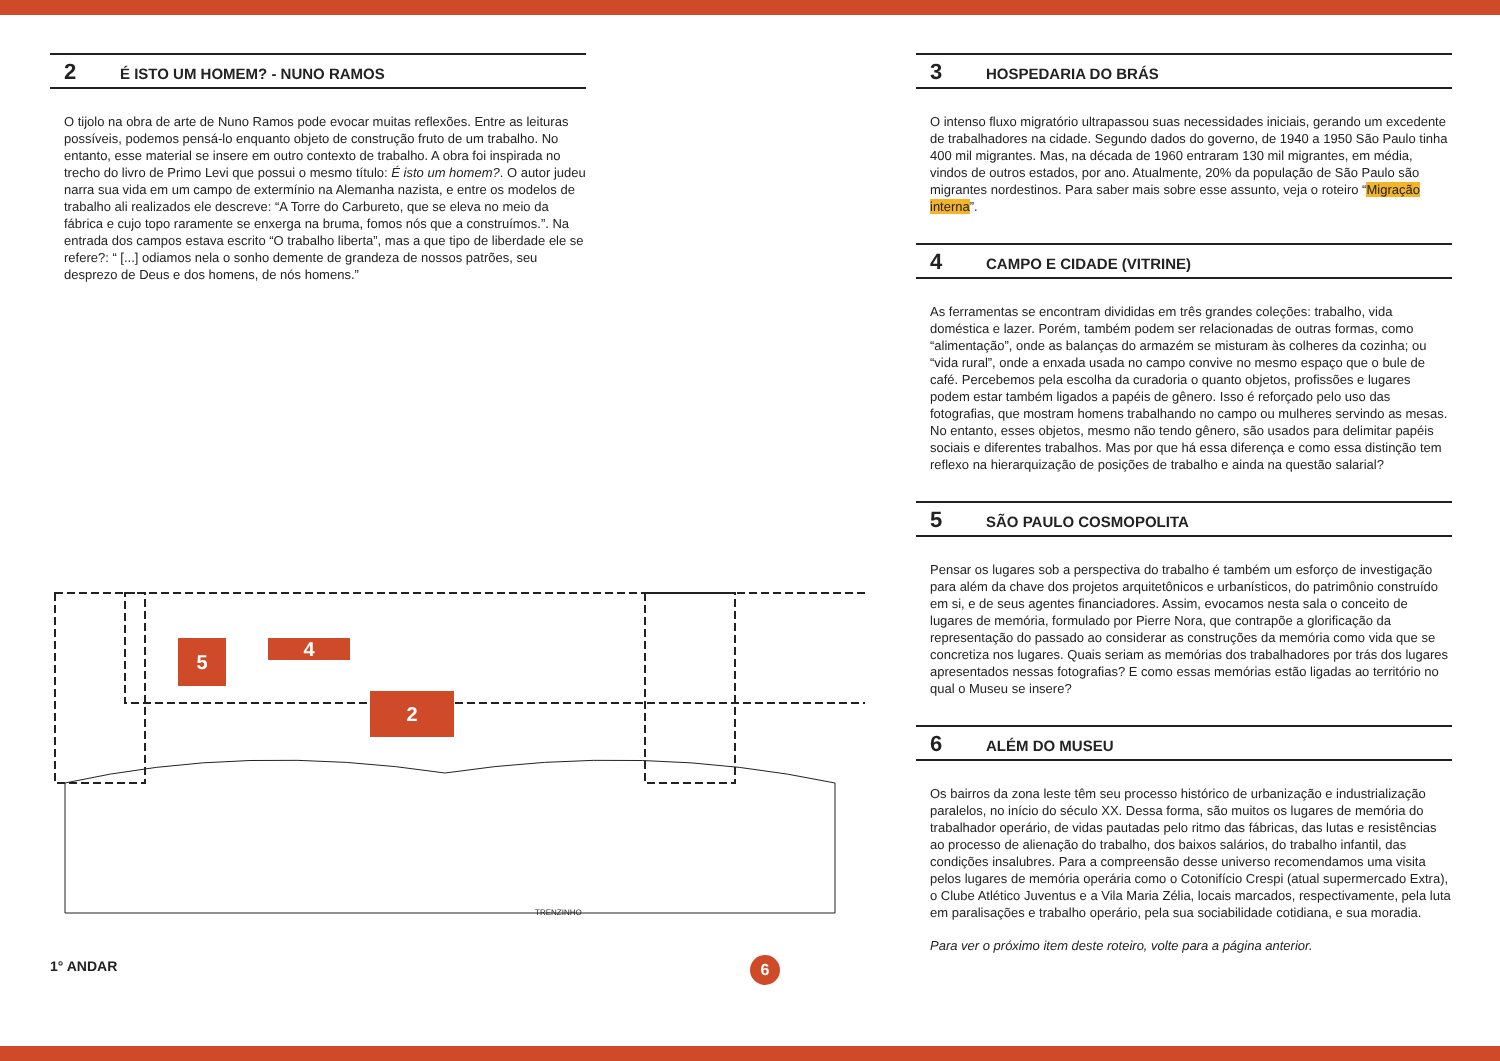2 É ISTO UM HOMEM? - NUNO RAMOS
O tijolo na obra de arte de Nuno Ramos pode evocar muitas reflexões. Entre as leituras possíveis, podemos pensá-lo enquanto objeto de construção fruto de um trabalho. No entanto, esse material se insere em outro contexto de trabalho. A obra foi inspirada no trecho do livro de Primo Levi que possui o mesmo título: É isto um homem?. O autor judeu narra sua vida em um campo de extermínio na Alemanha nazista, e entre os modelos de trabalho ali realizados ele descreve: “A Torre do Carbureto, que se eleva no meio da fábrica e cujo topo raramente se enxerga na bruma, fomos nós que a construímos.”. Na entrada dos campos estava escrito “O trabalho liberta”, mas a que tipo de liberdade ele se refere?: “ [...] odiamos nela o sonho demente de grandeza de nossos patrões, seu desprezo de Deus e dos homens, de nós homens.”
5 4
2
TRENZINHO
6
1° ANDAR
3 HOSPEDARIA DO BRÁS
O intenso fluxo migratório ultrapassou suas necessidades iniciais, gerando um excedente de trabalhadores na cidade. Segundo dados do governo, de 1940 a 1950 São Paulo tinha 400 mil migrantes. Mas, na década de 1960 entraram 130 mil migrantes, em média, vindos de outros estados, por ano. Atualmente, 20% da população de São Paulo são migrantes nordestinos. Para saber mais sobre esse assunto, veja o roteiro “Migração interna”.
4 CAMPO E CIDADE (VITRINE)
As ferramentas se encontram divididas em três grandes coleções: trabalho, vida doméstica e lazer. Porém, também podem ser relacionadas de outras formas, como “alimentação”, onde as balanças do armazém se misturam às colheres da cozinha; ou “vida rural”, onde a enxada usada no campo convive no mesmo espaço que o bule de café. Percebemos pela escolha da curadoria o quanto objetos, profissões e lugares podem estar também ligados a papéis de gênero. Isso é reforçado pelo uso das fotografias, que mostram homens trabalhando no campo ou mulheres servindo as mesas. No entanto, esses objetos, mesmo não tendo gênero, são usados para delimitar papéis sociais e diferentes trabalhos. Mas por que há essa diferença e como essa distinção tem reflexo na hierarquização de posições de trabalho e ainda na questão salarial?
5 SÃO PAULO COSMOPOLITA
Pensar os lugares sob a perspectiva do trabalho é também um esforço de investigação para além da chave dos projetos arquitetônicos e urbanísticos, do patrimônio construído em si, e de seus agentes financiadores. Assim, evocamos nesta sala o conceito de lugares de memória, formulado por Pierre Nora, que contrapõe a glorificação da representação do passado ao considerar as construções da memória como vida que se concretiza nos lugares. Quais seriam as memórias dos trabalhadores por trás dos lugares apresentados nessas fotografias? E como essas memórias estão ligadas ao território no qual o Museu se insere?
6 ALÉM DO MUSEU
Os bairros da zona leste têm seu processo histórico de urbanização e industrialização paralelos, no início do século XX. Dessa forma, são muitos os lugares de memória do trabalhador operário, de vidas pautadas pelo ritmo das fábricas, das lutas e resistências ao processo de alienação do trabalho, dos baixos salários, do trabalho infantil, das condições insalubres. Para a compreensão desse universo recomendamos uma visita pelos lugares de memória operária como o Cotonifício Crespi (atual supermercado Extra), o Clube Atlético Juventus e a Vila Maria Zélia, locais marcados, respectivamente, pela luta em paralisações e trabalho operário, pela sua sociabilidade cotidiana, e sua moradia.
Para ver o próximo item deste roteiro, volte para a página anterior.